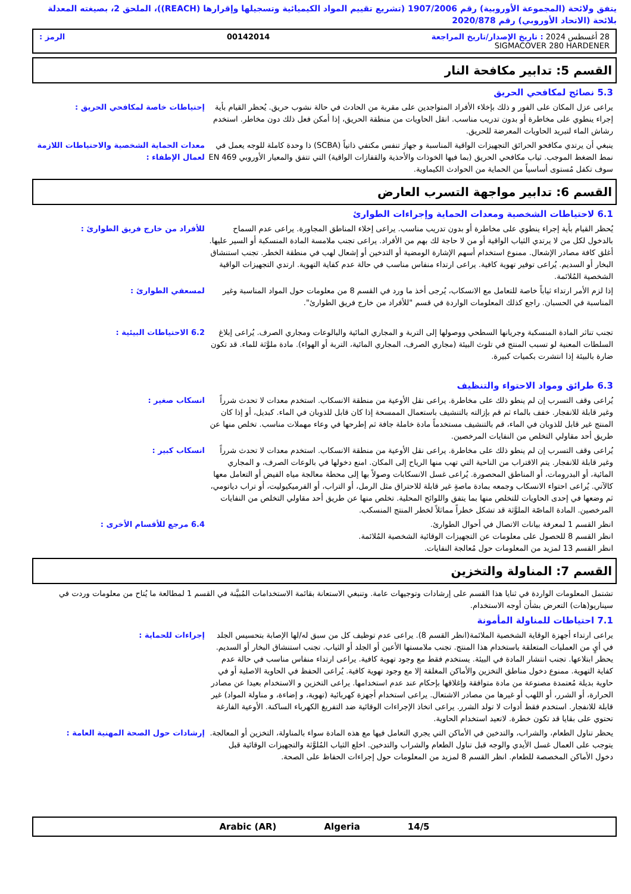يتفق ولائحة (المجموعة الأوروبية) رقم 1907/2006 (تشريع تقييم المواد الكيميائية وتسجيلها وإقرارها (REACH))، الملحق 2، بصيغته المعدلة بلائحة (الاتحاد الأوروبي) رقم 2020/878
28 أغسطس 2024 : تاريخ الإصدار/تاريخ المراجعة 00142014 الرمز :
SIGMACOVER 280 HARDENER
القسم 5: تدابير مكافحة النار
5.3 نصائح لمكافحي الحريق
يراعى عزل المكان على الفور و ذلك بإخلاء الأفراد المتواجدين على مقربة من الحادث في حالة نشوب حريق. يُحظر القيام بأية إجراء ينطوي على مخاطرة أو بدون تدريب مناسب. انقل الحاويات من منطقة الحريق، إذا أمكن فعل ذلك دون مخاطر. استخدم رشاش الماء لتبريد الحاويات المعرضة للحريق.
إحتياطات خاصة لمكافحي الحريق :
ينبغي أن يرتدي مكافحو الحرائق التجهيزات الواقية المناسبة و جهاز تنفس مكتفي ذاتياً (SCBA) ذا وحدة كاملة للوجه يعمل في نمط الضغط الموجب. ثياب مكافحي الحريق (بما فيها الخوذات والأحذية والقفازات الواقية) التي تتفق والمعيار الأوروبي EN 469 سوف تكفل مُستوى أساسياً من الحماية من الحوادث الكيماوية.
معدات الحماية الشخصية والاحتياطات اللازمة لعمال الإطفاء :
القسم 6: تدابير مواجهة التسرب العارض
6.1 لاحتياطات الشخصية ومعدات الحماية وإجراءات الطوارئ
يُحظر القيام بأية إجراء ينطوي على مخاطرة أو بدون تدريب مناسب. يراعى إخلاء المناطق المجاورة. يراعى عدم السماح بالدخول لكل من لا يرتدي الثياب الواقية أو من لا حاجة لك بهم من الأفراد. يراعى تجنب ملامسة المادة المنسكبة أو السير عليها. أغلق كافة مصادر الإشعال. ممنوع استخدام أسهم الإشارة الومضية أو التدخين أو إشعال لهب في منطقة الخطر. تجنب استنشاق البخار أو السديم. يُراعى توفير تهوية كافية. يراعى ارتداء منفاس مناسب في حالة عدم كفاية التهوية. ارتدي التجهيزات الواقية الشخصية المُلائمة.
للأفراد من خارج فريق الطوارئ :
إذا لزم الأمر ارتداء ثياباً خاصة للتعامل مع الانسكاب، يُرجى أخذ ما ورد في القسم 8 من معلومات حول المواد المناسبة وغير المناسبة في الحسبان. راجع كذلك المعلومات الواردة في قسم "للأفراد من خارج فريق الطوارئ".
لمسعفي الطوارئ :
تجنب تناثر المادة المنسكبة وجريانها السطحي ووصولها إلى التربة و المجاري المائية والبالوعات ومجاري الصرف. يُراعى إبلاغ السلطات المعنية لو تسبب المنتج في تلوث البيئة (مجاري الصرف، المجاري المائية، التربة أو الهواء). مادة ملوَّثة للماء. قد تكون ضارة بالبيئة إذا انتشرت بكميات كبيرة.
6.2 الاحتياطات البيئية :
6.3 طرائق ومواد الاحتواء والتنظيف
يُراعى وقف التسرب إن لم ينطو ذلك على مخاطرة. يراعى نقل الأوعية من منطقة الانسكاب. استخدم معدات لا تحدث شرراً وغير قابلة للانفجار. خفف بالماء ثم قم بإزالته بالتنشيف باستعمال الممسحة إذا كان قابل للذوبان في الماء. كبديل، أو إذا كان المنتج غير قابل للذوبان في الماء، قم بالتنشيف مستخدماً مادة خاملة جافة ثم إطرحها في وعاء مهملات مناسب. تخلص منها عن طريق أحد مقاولي التخلص من النفايات المرخصين.
انسكاب صغير :
يُراعى وقف التسرب إن لم ينطو ذلك على مخاطرة. يراعى نقل الأوعية من منطقة الانسكاب. استخدم معدات لا تحدث شرراً وغير قابلة للانفجار. يتم الاقتراب من الناحية التي تهب منها الرياح إلى المكان. امنع دخولها في بالوعات الصرف، و المجاري المائية، أو البدرومات، أو المناطق المحصورة. يُراعى غسل الانسكابات وصولاً بها إلى محطة معالجة مياه الفيض أو التعامل معها كالآتي. يُراعى احتواء الانسكاب وجمعه بمادة ماصةٍ غير قابلة للاحتراق مثل الرمل، أو التراب، أو الفرميكيوليت، أو تراب دياتومي، ثم وضعها في إحدى الحاويات للتخلص منها بما يتفق واللوائح المحلية. تخلص منها عن طريق أحد مقاولي التخلص من النفايات المرخصين. المادة الماصّة الملوَّثة قد تشكل خطراً مماثلاً لخطر المنتج المنسكب.
انسكاب كبير :
انظر القسم 1 لمعرفة بيانات الاتصال في أحوال الطوارئ.
انظر القسم 8 للحصول على معلومات عن التجهيزات الوقائية الشخصية المُلائمة.
انظر القسم 13 لمزيد من المعلومات حول مُعالجة النفايات.
6.4 مرجع للأقسام الأخرى :
القسم 7: المناولة والتخزين
تشتمل المعلومات الواردة في ثنايا هذا القسم على إرشادات وتوجيهات عامة. وتنبغي الاستعانة بقائمة الاستخدامات المُبيَّنة في القسم 1 لمطالعة ما يُتاح من معلومات وردت في سيناريو(هات) التعرض بشأن أوجه الاستخدام.
7.1 احتياطات للمناولة المأمونة
يراعى ارتداء أجهزة الوقاية الشخصية الملائمة(انظر القسم 8). يراعى عدم توظيف كل من سبق له/لها الإصابة بتحسيس الجلد في أيٍ من العمليات المتعلقة باستخدام هذا المنتج. تجنب ملامستها الأعين أو الجلد أو الثياب. تجنب استنشاق البخار أو السديم. يحظر ابتلاعها. تجنب انتشار المادة في البيئة. يستخدم فقط مع وجود تهوية كافية. يراعى ارتداء منفاس مناسب في حالة عدم كفاية التهوية. ممنوع دخول مناطق التخزين والأماكن المغلقة إلا مع وجود تهوية كافية. يُراعى الحفظ في الحاوية الاصلية أو في حاوية بديلة مُعتمدة مصنوعة من مادة متوافقة وإغلاقها بإحكام عند عدم استخدامها. يراعى التخزين و الاستخدام بعيدا عن مصادر الحرارة، أو الشرر، أو اللهب أو غيرها من مصادر الاشتعال. يراعى استخدام أجهزة كهربائية (تهوية، و إضاءة، و مناولة المواد) غير قابلة للانفجار. استخدم فقط أدوات لا تولد الشرر. يراعى اتخاذ الإجراءات الوقائية ضد التفريغ الكهرباء الساكنة. الأوعية الفارغة تحتوي على بقايا قد تكون خطرة. لاتعيد استخدام الحاوية.
إجراءات للحماية :
يحظر تناول الطعام، والشراب، والتدخين في الأماكن التي يجري التعامل فيها مع هذه المادة سواء بالمناولة، التخزين أو المعالجة. يتوجب على العمال غسل الأيدي والوجه قبل تناول الطعام والشراب والتدخين. اخلع الثياب المُلوَّثة والتجهيزات الوقائية قبل دخول الأماكن المخصصة للطعام. انظر القسم 8 لمزيد من المعلومات حول إجراءات الحفاظ على الصحة.
إرشادات حول الصحة المهنية العامة :
Arabic (AR) Algeria 14/5